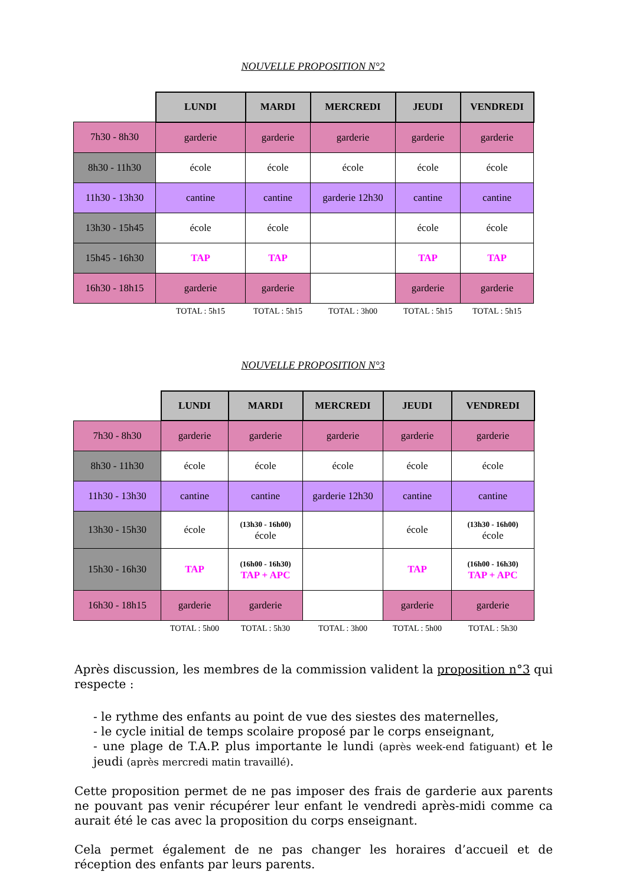NOUVELLE PROPOSITION N°2
| | LUNDI | MARDI | MERCREDI | JEUDI | VENDREDI |
| 7h30 - 8h30 | garderie | garderie | garderie | garderie | garderie |
| 8h30 - 11h30 | école | école | école | école | école |
| 11h30 - 13h30 | cantine | cantine | garderie 12h30 | cantine | cantine |
| 13h30 - 15h45 | école | école | | école | école |
| 15h45 - 16h30 | TAP | TAP | | TAP | TAP |
| 16h30 - 18h15 | garderie | garderie | | garderie | garderie |
| | TOTAL : 5h15 | TOTAL : 5h15 | TOTAL : 3h00 | TOTAL : 5h15 | TOTAL : 5h15 |
NOUVELLE PROPOSITION N°3
| | LUNDI | MARDI | MERCREDI | JEUDI | VENDREDI |
| 7h30 - 8h30 | garderie | garderie | garderie | garderie | garderie |
| 8h30 - 11h30 | école | école | école | école | école |
| 11h30 - 13h30 | cantine | cantine | garderie 12h30 | cantine | cantine |
| 13h30 - 15h30 | école | (13h30 - 16h00) école | | école | (13h30 - 16h00) école |
| 15h30 - 16h30 | TAP | (16h00 - 16h30) TAP + APC | | TAP | (16h00 - 16h30) TAP + APC |
| 16h30 - 18h15 | garderie | garderie | | garderie | garderie |
| | TOTAL : 5h00 | TOTAL : 5h30 | TOTAL : 3h00 | TOTAL : 5h00 | TOTAL : 5h30 |
Après discussion, les membres de la commission valident la proposition n°3 qui respecte :
- le rythme des enfants au point de vue des siestes des maternelles,
- le cycle initial de temps scolaire proposé par le corps enseignant,
- une plage de T.A.P. plus importante le lundi (après week-end fatiguant) et le jeudi (après mercredi matin travaillé).
Cette proposition permet de ne pas imposer des frais de garderie aux parents ne pouvant pas venir récupérer leur enfant le vendredi après-midi comme ca aurait été le cas avec la proposition du corps enseignant.
Cela permet également de ne pas changer les horaires d’accueil et de réception des enfants par leurs parents.